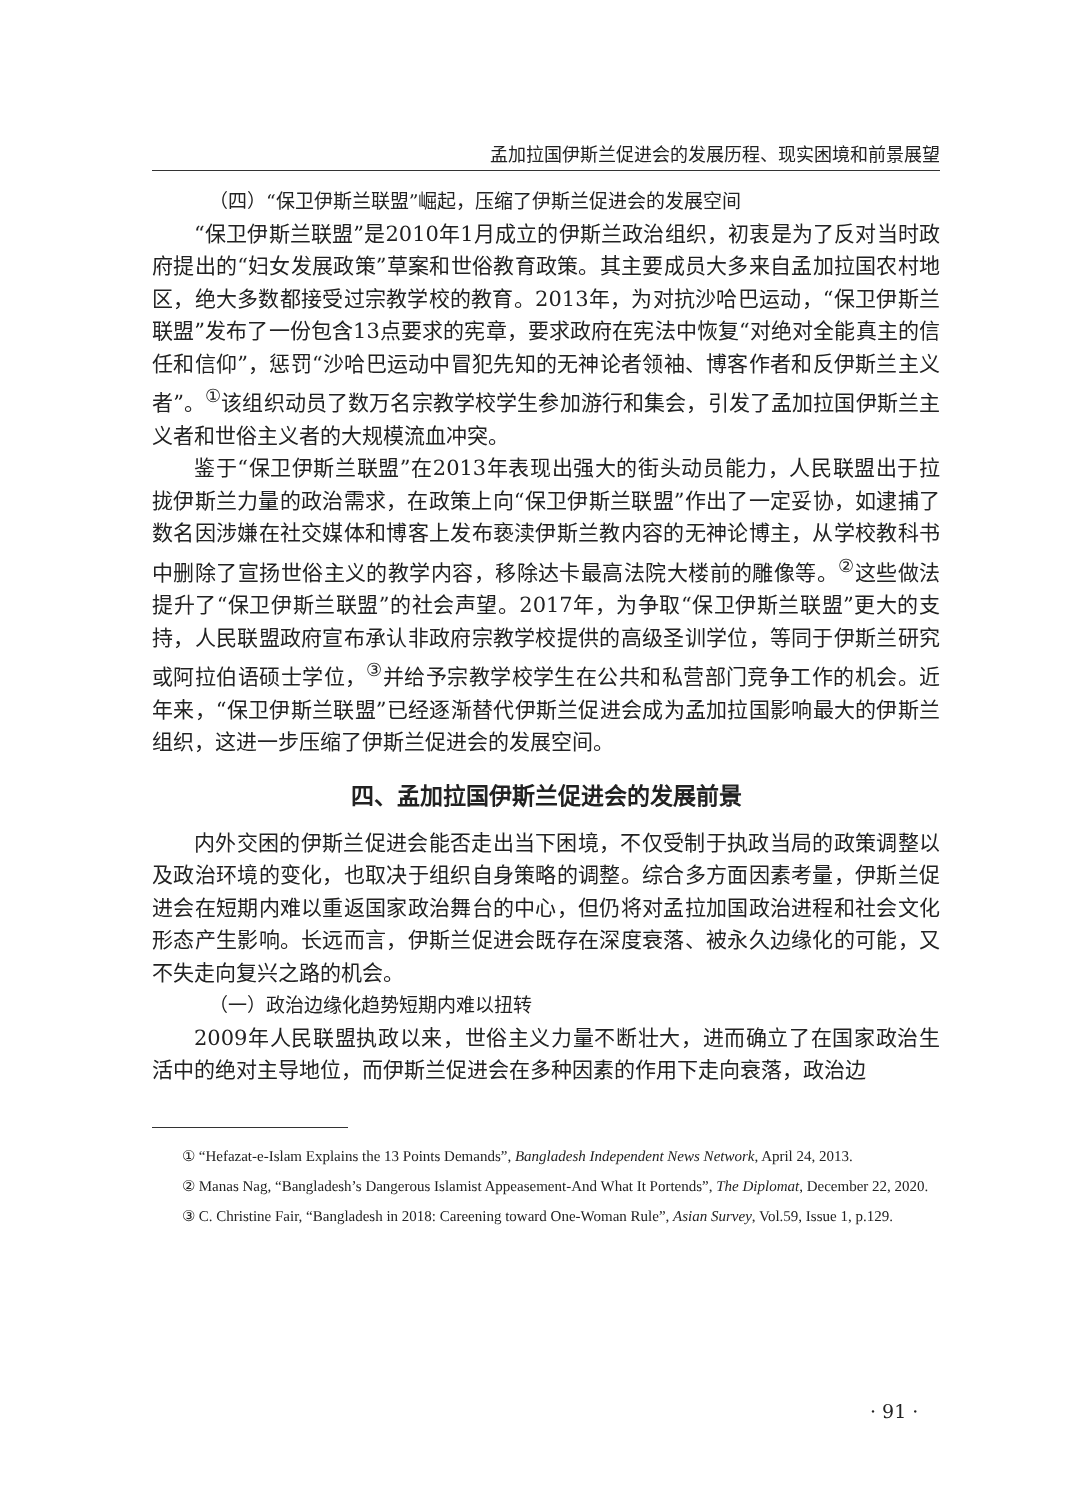孟加拉国伊斯兰促进会的发展历程、现实困境和前景展望
（四）“保卫伊斯兰联盟”崛起，压缩了伊斯兰促进会的发展空间
“保卫伊斯兰联盟”是2010年1月成立的伊斯兰政治组织，初衷是为了反对当时政府提出的“妇女发展政策”草案和世俗教育政策。其主要成员大多来自孟加拉国农村地区，绝大多数都接受过宗教学校的教育。2013年，为对抗沙哈巴运动，“保卫伊斯兰联盟”发布了一份包含13点要求的宪章，要求政府在宪法中恢复“对绝对全能真主的信任和信仰”，惩罚“沙哈巴运动中冒犯先知的无神论者领袖、博客作者和反伊斯兰主义者”。<sup>①</sup>该组织动员了数万名宗教学校学生参加游行和集会，引发了孟加拉国伊斯兰主义者和世俗主义者的大规模流血冲突。
鉴于“保卫伊斯兰联盟”在2013年表现出强大的街头动员能力，人民联盟出于拉拢伊斯兰力量的政治需求，在政策上向“保卫伊斯兰联盟”作出了一定妥协，如逮捕了数名因涉嫌在社交媒体和博客上发布亵渎伊斯兰教内容的无神论博主，从学校教科书中删除了宣扬世俗主义的教学内容，移除达卡最高法院大楼前的雕像等。<sup>②</sup>这些做法提升了“保卫伊斯兰联盟”的社会声望。2017年，为争取“保卫伊斯兰联盟”更大的支持，人民联盟政府宣布承认非政府宗教学校提供的高级圣训学位，等同于伊斯兰研究或阿拉伯语硕士学位，<sup>③</sup>并给予宗教学校学生在公共和私营部门竞争工作的机会。近年来，“保卫伊斯兰联盟”已经逐渐替代伊斯兰促进会成为孟加拉国影响最大的伊斯兰组织，这进一步压缩了伊斯兰促进会的发展空间。
四、孟加拉国伊斯兰促进会的发展前景
内外交困的伊斯兰促进会能否走出当下困境，不仅受制于执政当局的政策调整以及政治环境的变化，也取决于组织自身策略的调整。综合多方面因素考量，伊斯兰促进会在短期内难以重返国家政治舞台的中心，但仍将对孟拉加国政治进程和社会文化形态产生影响。长远而言，伊斯兰促进会既存在深度衰落、被永久边缘化的可能，又不失走向复兴之路的机会。
（一）政治边缘化趋势短期内难以扭转
2009年人民联盟执政以来，世俗主义力量不断壮大，进而确立了在国家政治生活中的绝对主导地位，而伊斯兰促进会在多种因素的作用下走向衰落，政治边
① “Hefazat-e-Islam Explains the 13 Points Demands”, Bangladesh Independent News Network, April 24, 2013.
② Manas Nag, “Bangladesh’s Dangerous Islamist Appeasement-And What It Portends”, The Diplomat, December 22, 2020.
③ C. Christine Fair, “Bangladesh in 2018: Careening toward One-Woman Rule”, Asian Survey, Vol.59, Issue 1, p.129.
· 91 ·